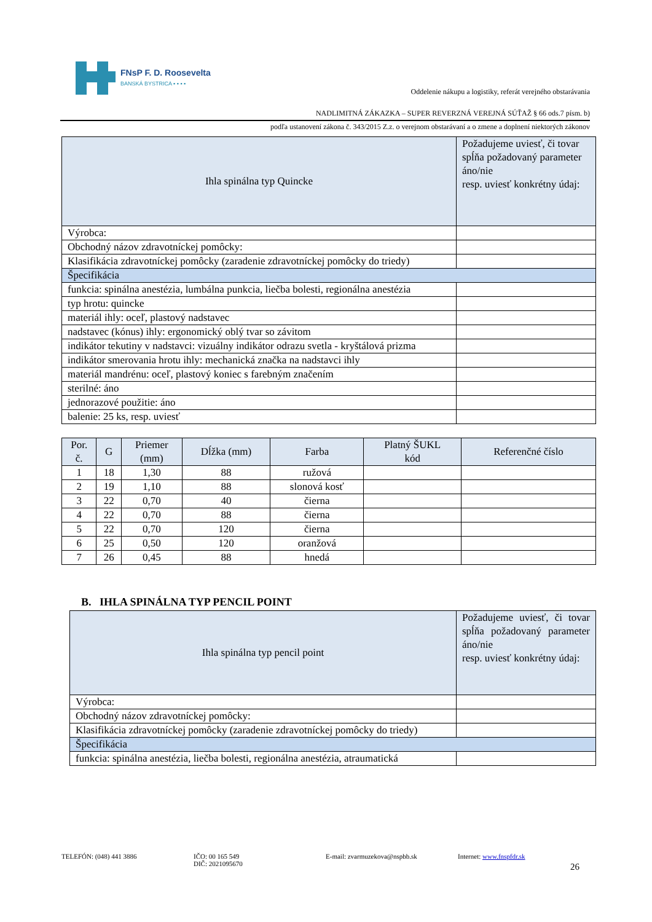FNsP F. D. Roosevelta
BANSKÁ BYSTRICA ▪ ▪ ▪ ▪
Oddelenie nákupu a logistiky, referát verejného obstarávania
NADLIMITNÁ ZÁKAZKA – SUPER REVERZNÁ VEREJNÁ SÚŤAŽ § 66 ods.7 písm. b)
podľa ustanovení zákona č. 343/2015 Z.z. o verejnom obstarávaní a o zmene a doplnení niektorých zákonov
| Ihla spinálna typ Quincke | Požadujeme uviesť, či tovar spĺňa požadovaný parameter áno/nie resp. uviesť konkrétny údaj: |
| --- | --- |
| Výrobca: | |
| Obchodný názov zdravotníckej pomôcky: | |
| Klasifikácia zdravotníckej pomôcky (zaradenie zdravotníckej pomôcky do triedy) | |
| Špecifikácia | |
| funkcia: spinálna anestézia, lumbálna punkcia, liečba bolesti, regionálna anestézia | |
| typ hrotu: quincke | |
| materiál ihly: oceľ, plastový nadstavec | |
| nadstavec (kónus) ihly: ergonomický oblý tvar so závitom | |
| indikátor tekutiny v nadstavci: vizuálny indikátor odrazu svetla - kryštálová prizma | |
| indikátor smerovania hrotu ihly: mechanická značka na nadstavci ihly | |
| materiál mandrénu: oceľ, plastový koniec s farebným značením | |
| sterilné: áno | |
| jednorazové použitie: áno | |
| balenie: 25 ks, resp. uviesť | |
| Por. č. | G | Priemer (mm) | Dĺžka (mm) | Farba | Platný ŠUKL kód | Referenčné číslo |
| --- | --- | --- | --- | --- | --- | --- |
| 1 | 18 | 1,30 | 88 | ružová | | |
| 2 | 19 | 1,10 | 88 | slonová kosť | | |
| 3 | 22 | 0,70 | 40 | čierna | | |
| 4 | 22 | 0,70 | 88 | čierna | | |
| 5 | 22 | 0,70 | 120 | čierna | | |
| 6 | 25 | 0,50 | 120 | oranžová | | |
| 7 | 26 | 0,45 | 88 | hnedá | | |
B. IHLA SPINÁLNA TYP PENCIL POINT
| Ihla spinálna typ pencil point | Požadujeme uviesť, či tovar spĺňa požadovaný parameter áno/nie resp. uviesť konkrétny údaj: |
| --- | --- |
| Výrobca: | |
| Obchodný názov zdravotníckej pomôcky: | |
| Klasifikácia zdravotníckej pomôcky (zaradenie zdravotníckej pomôcky do triedy) | |
| Špecifikácia | |
| funkcia: spinálna anestézia, liečba bolesti, regionálna anestézia, atraumatická | |
TELEFÓN: (048) 441 3886 IČO: 00 165 549
DIČ: 2021095670
E-mail: zvarmuzekova@nspbb.sk Internet: www.fnspfdr.sk
26